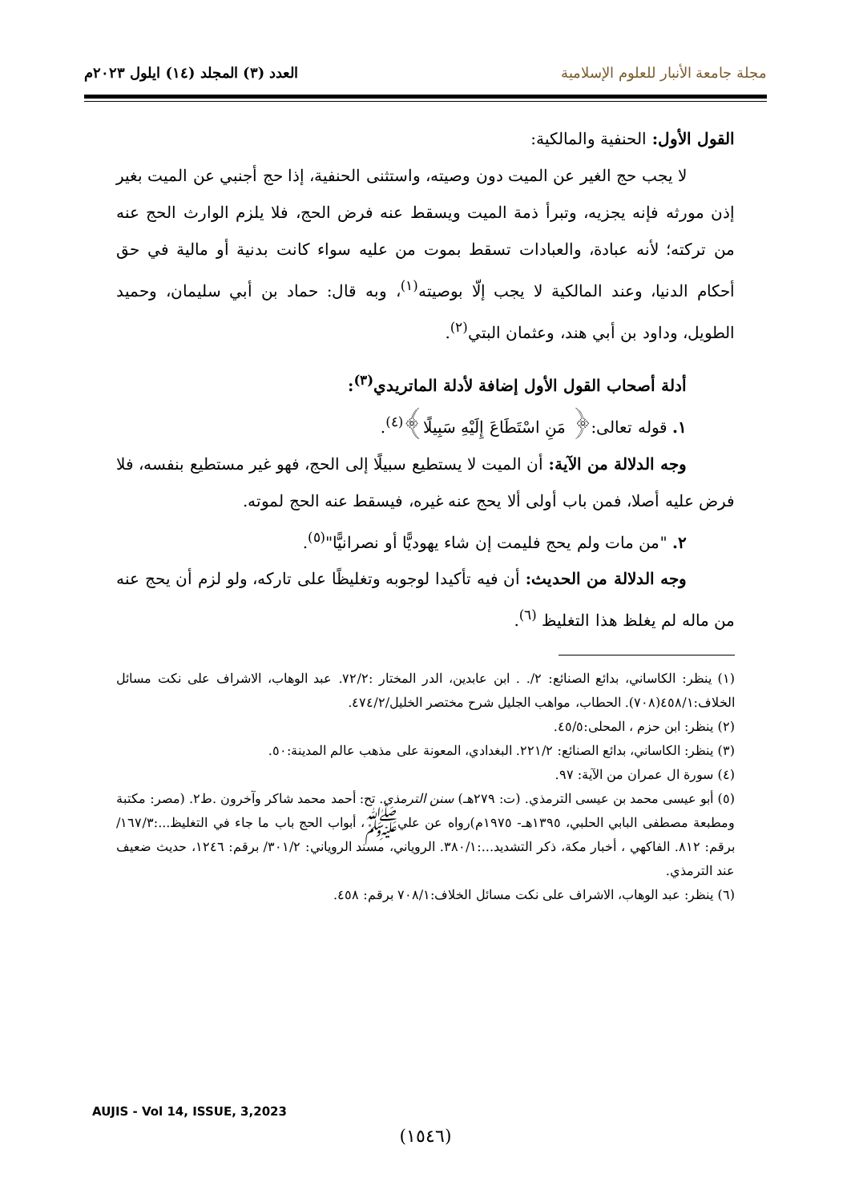مجلة جامعة الأنبار للعلوم الإسلامية
العدد (٣) المجلد (١٤) ايلول ٢٠٢٣م
القول الأول: الحنفية والمالكية:
لا يجب حج الغير عن الميت دون وصيته، واستثنى الحنفية، إذا حج أجنبي عن الميت بغير إذن مورثه فإنه يجزيه، وتبرأ ذمة الميت ويسقط عنه فرض الحج، فلا يلزم الوارث الحج عنه من تركته؛ لأنه عبادة، والعبادات تسقط بموت من عليه سواء كانت بدنية أو مالية في حق أحكام الدنيا، وعند المالكية لا يجب إلّا بوصيته<sup>(١)</sup>، وبه قال: حماد بن أبي سليمان، وحميد الطويل، وداود بن أبي هند، وعثمان البتي<sup>(٢)</sup>.
أدلة أصحاب القول الأول إضافة لأدلة الماتريدي<sup>(٣)</sup>:
١. قوله تعالى:﴿ مَنِ اسْتَطَاعَ إِلَيْهِ سَبِيلًا﴾<sup>(٤)</sup>.
وجه الدلالة من الآية: أن الميت لا يستطيع سبيلًا إلى الحج، فهو غير مستطيع بنفسه، فلا فرض عليه أصلا، فمن باب أولى ألا يحج عنه غيره، فيسقط عنه الحج لموته.
٢. "من مات ولم يحج فليمت إن شاء يهوديًّا أو نصرانيًّا"<sup>(٥)</sup>.
وجه الدلالة من الحديث: أن فيه تأكيدا لوجوبه وتغليظًا على تاركه، ولو لزم أن يحج عنه من ماله لم يغلظ هذا التغليظ <sup>(٦)</sup>.
(١) ينظر: الكاساني، بدائع الصنائع: ٢/. . ابن عابدين، الدر المختار :٧٢/٢. عبد الوهاب، الاشراف على نكت مسائل الخلاف:٤٥٨/١(٧٠٨). الحطاب، مواهب الجليل شرح مختصر الخليل/٤٧٤/٢.
(٢) ينظر: ابن حزم ، المحلى:٤٥/٥.
(٣) ينظر: الكاساني، بدائع الصنائع: ٢٢١/٢. البغدادي، المعونة على مذهب عالم المدينة:٥٠.
(٤) سورة ال عمران من الآية: ٩٧.
(٥) أبو عيسى محمد بن عيسى الترمذي. (ت: ٢٧٩هـ) سنن الترمذي. تح: أحمد محمد شاكر وآخرون .ط٢. (مصر: مكتبة ومطبعة مصطفى البابي الحلبي، ١٣٩٥هـ- ١٩٧٥م)رواه عن عليﷺ، أبواب الحج باب ما جاء في التغليظ...:١٦٧/٣/ برقم: ٨١٢. الفاكهي ، أخبار مكة، ذكر التشديد...:٣٨٠/١. الروياني، مسند الروياني: ٣٠١/٢/ برقم: ١٢٤٦، حديث ضعيف عند الترمذي.
(٦) ينظر: عبد الوهاب، الاشراف على نكت مسائل الخلاف:٧٠٨/١ برقم: ٤٥٨.
AUJIS - Vol 14, ISSUE, 3,2023
(١٥٤٦)